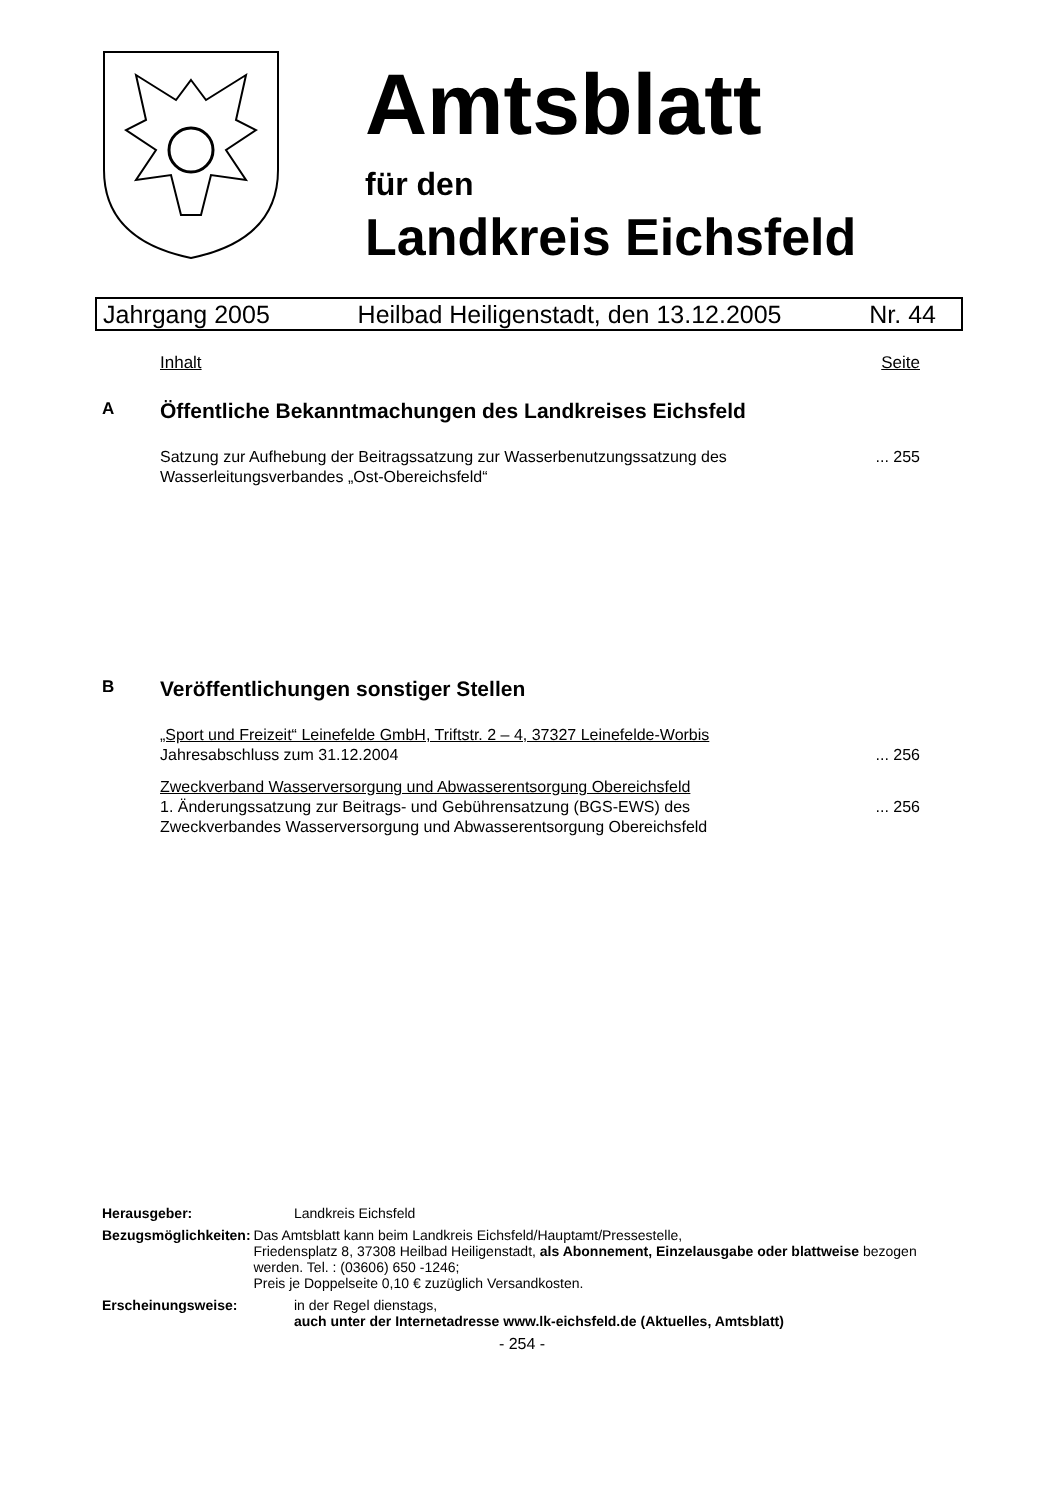Amtsblatt
für den
Landkreis Eichsfeld
Jahrgang 2005 Heilbad Heiligenstadt, den 13.12.2005 Nr. 44
Inhalt Seite
A Öffentliche Bekanntmachungen des Landkreises Eichsfeld
Satzung zur Aufhebung der Beitragssatzung zur Wasserbenutzungssatzung des
Wasserleitungsverbandes „Ost-Obereichsfeld“... 255
B Veröffentlichungen sonstiger Stellen
„Sport und Freizeit“ Leinefelde GmbH, Triftstr. 2 – 4, 37327 Leinefelde-Worbis
Jahresabschluss zum 31.12.2004
... 256
Zweckverband Wasserversorgung und Abwasserentsorgung Obereichsfeld
1. Änderungssatzung zur Beitrags- und Gebührensatzung (BGS-EWS) des
Zweckverbandes Wasserversorgung und Abwasserentsorgung Obereichsfeld
... 256
Herausgeber: Landkreis Eichsfeld
Bezugsmöglichkeiten: Das Amtsblatt kann beim Landkreis Eichsfeld/Hauptamt/Pressestelle,
Friedensplatz 8, 37308 Heilbad Heiligenstadt, als Abonnement, Einzelausgabe oder blattweise bezogen werden. Tel. : (03606) 650 -1246;
Preis je Doppelseite 0,10 € zuzüglich Versandkosten.
Erscheinungsweise: in der Regel dienstags,
auch unter der Internetadresse www.lk-eichsfeld.de (Aktuelles, Amtsblatt)
- 254 -